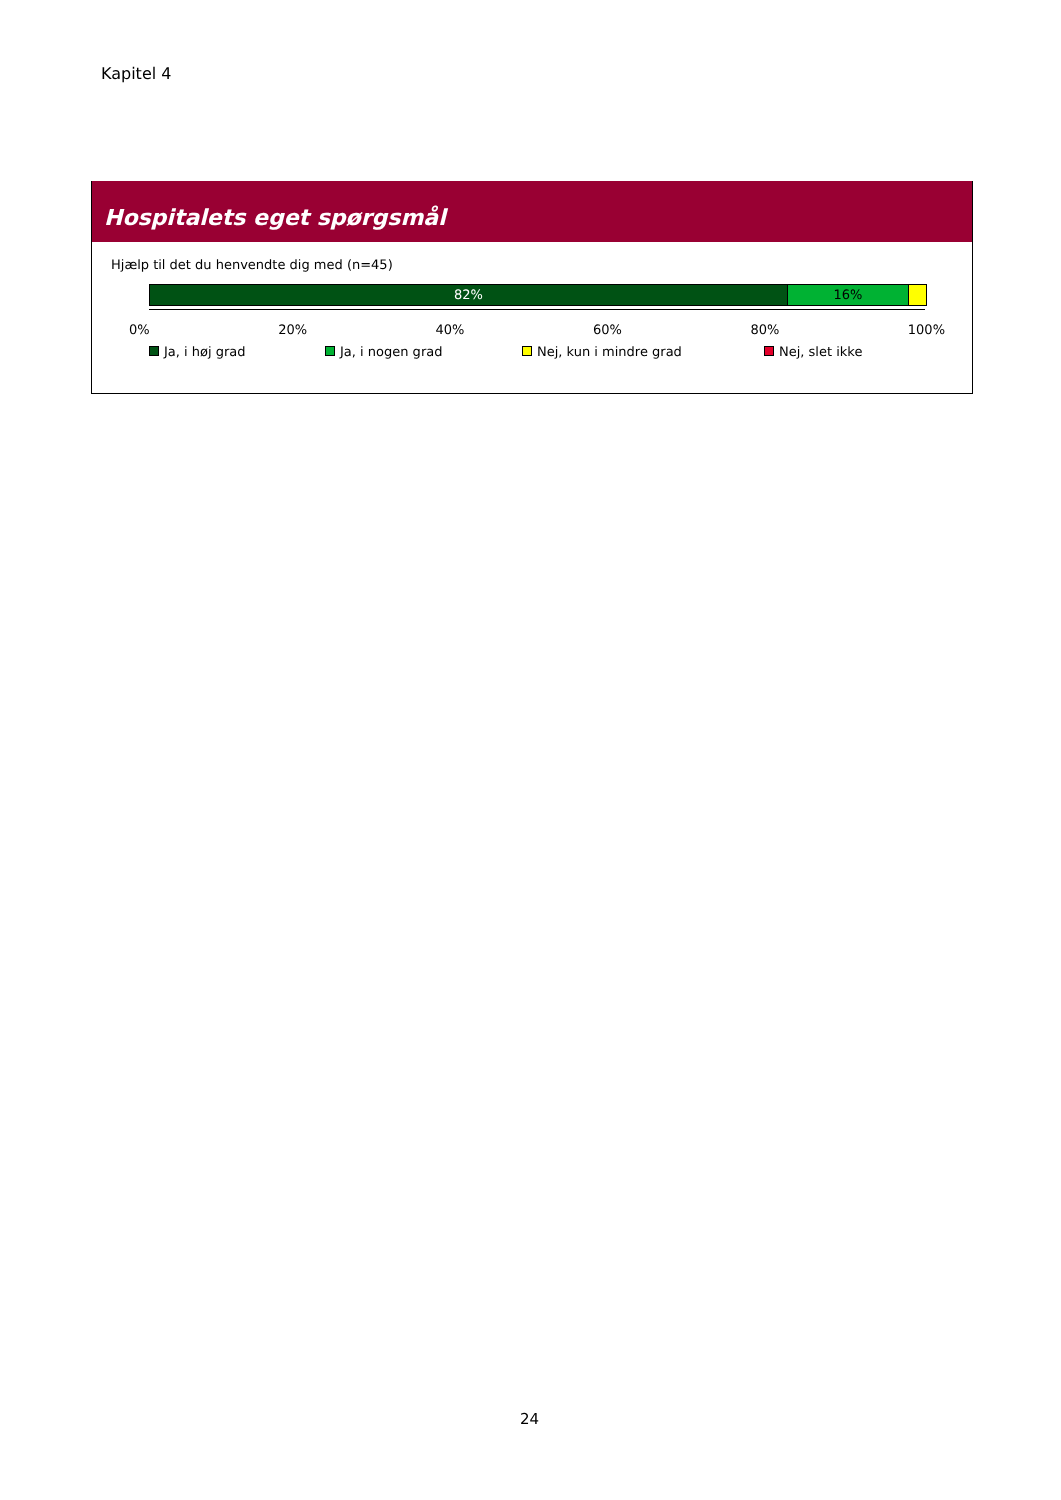Kapitel 4
Hospitalets eget spørgsmål
Hjælp til det du henvendte dig med (n=45)
82% 16%
0% 20% 40% 60% 80% 100%
Ja, i høj grad Ja, i nogen grad Nej, kun i mindre grad Nej, slet ikke
24